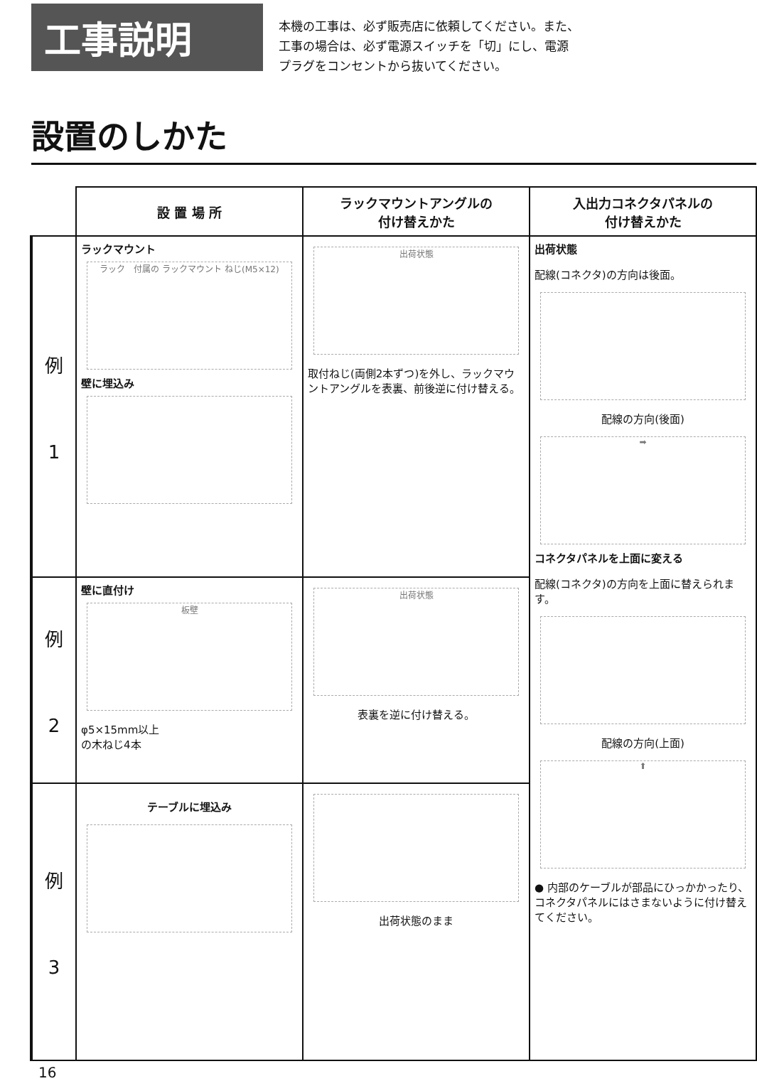工事説明
本機の工事は、必ず販売店に依頼してください。また、
工事の場合は、必ず電源スイッチを「切」にし、電源
プラグをコンセントから抜いてください。
設置のしかた
| | 設 置 場 所 | ラックマウントアングルの 付け替えかた | 入出力コネクタパネルの 付け替えかた |
| --- | --- | --- | --- |
| 例 1 | ラックマウント ラック 付属の ラックマウント ねじ(M5×12) 壁に埋込み | 出荷状態 取付ねじ(両側2本ずつ)を外し、ラックマウントアングルを表裏、前後逆に付け替える。 | 出荷状態 配線(コネクタ)の方向は後面。 配線の方向(後面) ➡ コネクタパネルを上面に変える 配線(コネクタ)の方向を上面に替えられます。 配線の方向(上面) ⬆ ● 内部のケーブルが部品にひっかかったり、コネクタパネルにはさまないように付け替えてください。 |
| 例 2 | 壁に直付け 板壁 φ5×15mm以上 の木ねじ4本 | 出荷状態 表裏を逆に付け替える。 | |
| 例 3 | テーブルに埋込み | 出荷状態のまま | |
16